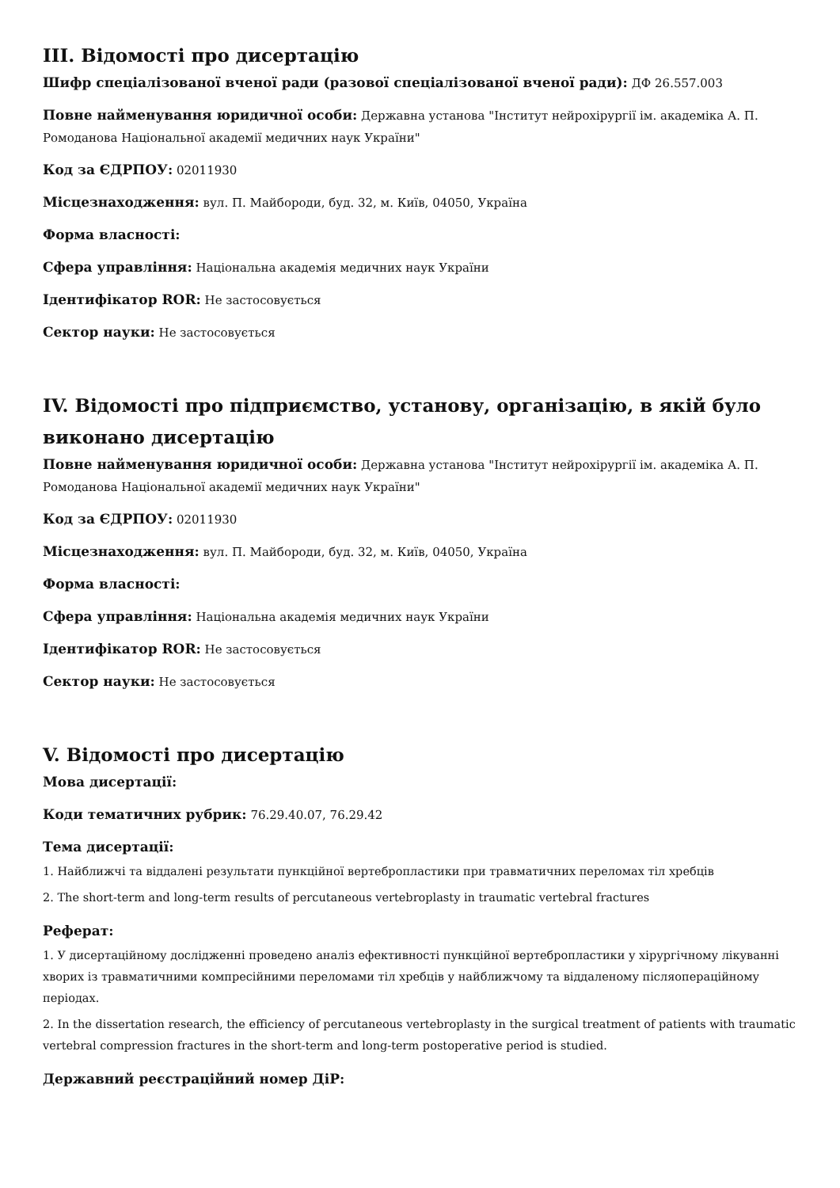III. Відомості про дисертацію
Шифр спеціалізованої вченої ради (разової спеціалізованої вченої ради): ДФ 26.557.003
Повне найменування юридичної особи: Державна установа "Інститут нейрохірургії ім. академіка А. П. Ромоданова Національної академії медичних наук України"
Код за ЄДРПОУ: 02011930
Місцезнаходження: вул. П. Майбороди, буд. 32, м. Київ, 04050, Україна
Форма власності:
Сфера управління: Національна академія медичних наук України
Ідентифікатор ROR: Не застосовується
Сектор науки: Не застосовується
IV. Відомості про підприємство, установу, організацію, в якій було виконано дисертацію
Повне найменування юридичної особи: Державна установа "Інститут нейрохірургії ім. академіка А. П. Ромоданова Національної академії медичних наук України"
Код за ЄДРПОУ: 02011930
Місцезнаходження: вул. П. Майбороди, буд. 32, м. Київ, 04050, Україна
Форма власності:
Сфера управління: Національна академія медичних наук України
Ідентифікатор ROR: Не застосовується
Сектор науки: Не застосовується
V. Відомості про дисертацію
Мова дисертації:
Коди тематичних рубрик: 76.29.40.07, 76.29.42
Тема дисертації:
1. Найближчі та віддалені результати пункційної вертебропластики при травматичних переломах тіл хребців
2. The short-term and long-term results of percutaneous vertebroplasty in traumatic vertebral fractures
Реферат:
1. У дисертаційному дослідженні проведено аналіз ефективності пункційної вертебропластики у хірургічному лікуванні хворих із травматичними компресійними переломами тіл хребців у найближчому та віддаленому післяопераційному періодах.
2. In the dissertation research, the efficiency of percutaneous vertebroplasty in the surgical treatment of patients with traumatic vertebral compression fractures in the short-term and long-term postoperative period is studied.
Державний реєстраційний номер ДіР: